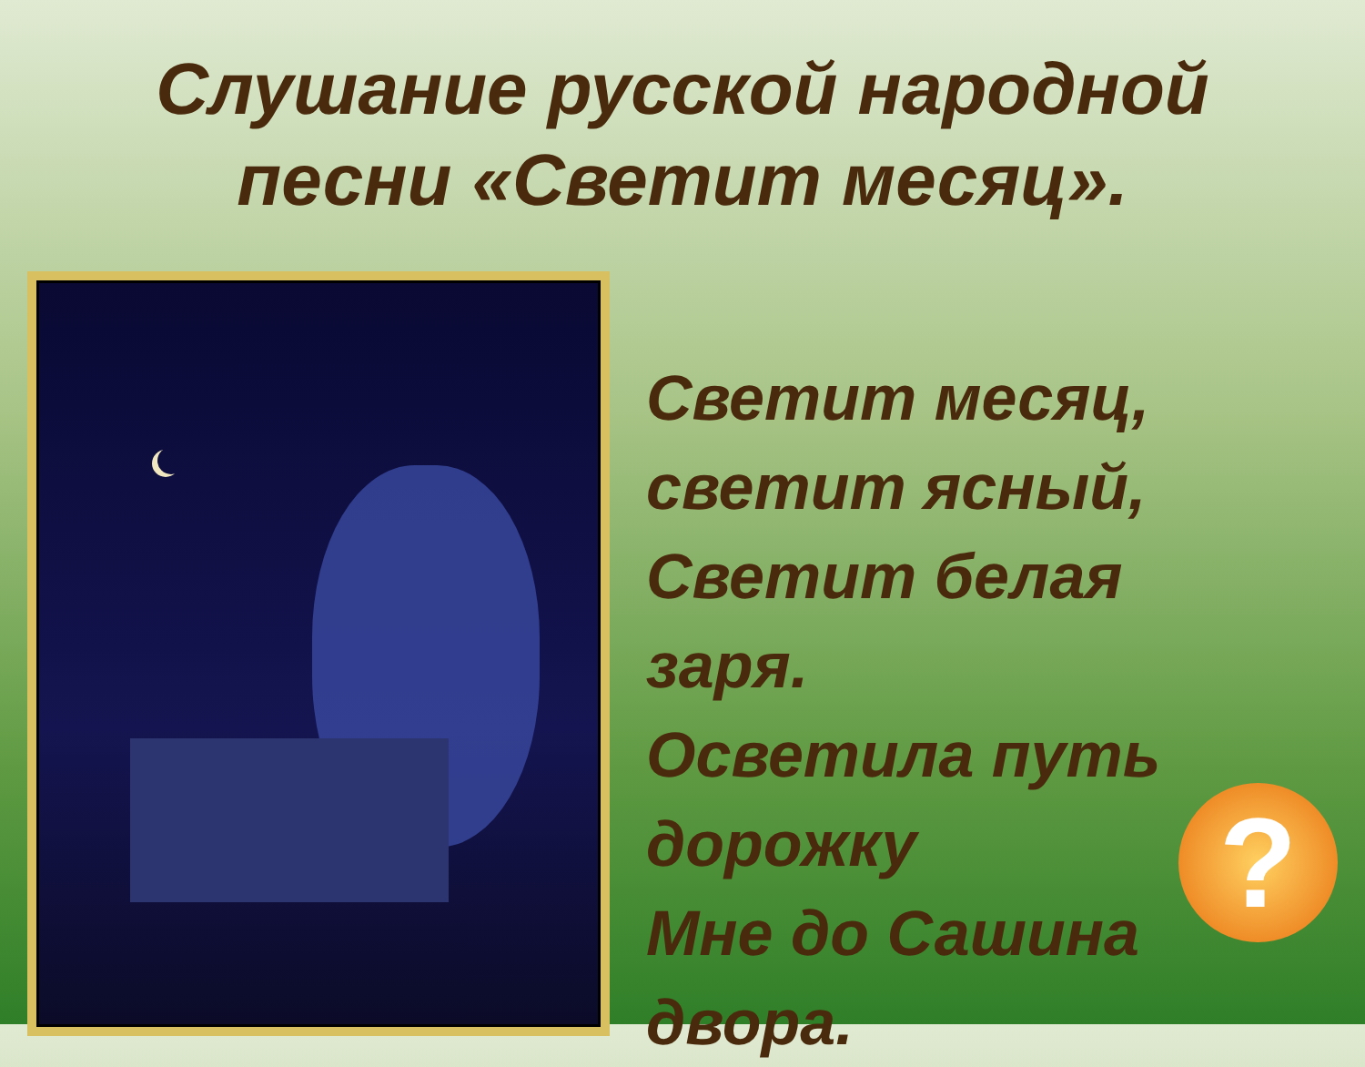Слушание русской народной
песни «Светит месяц».
Светит месяц,
светит ясный,
Светит белая
заря.
Осветила путь
дорожку
Мне до Сашина
двора.
?